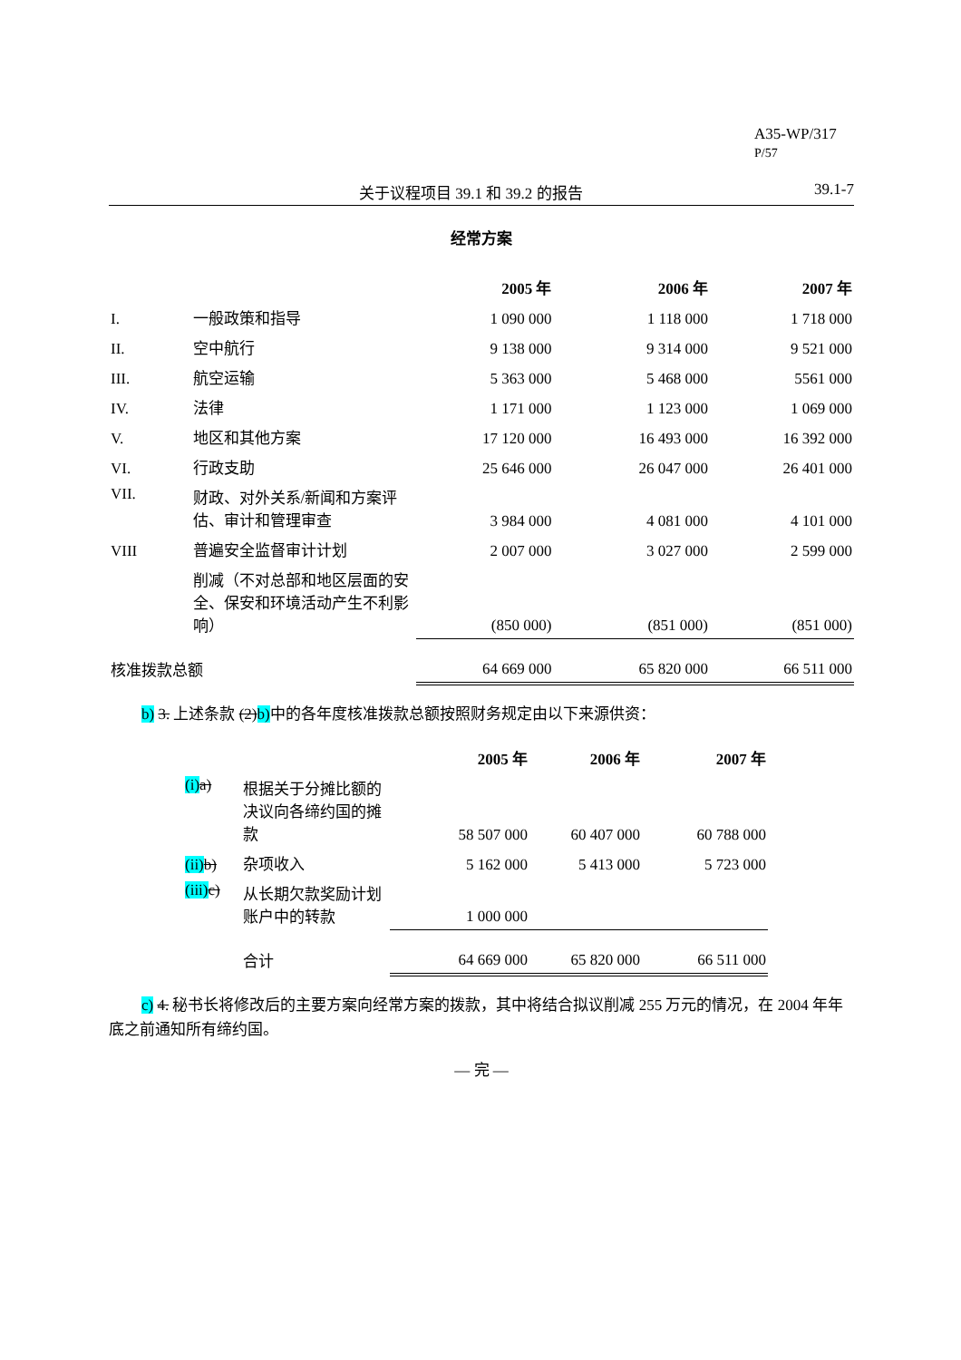A35-WP/317
P/57
关于议程项目 39.1 和 39.2 的报告 39.1-7
经常方案
| | | 2005 年 | 2006 年 | 2007 年 |
| --- | --- | --- | --- | --- |
| I. | 一般政策和指导 | 1 090 000 | 1 118 000 | 1 718 000 |
| II. | 空中航行 | 9 138 000 | 9 314 000 | 9 521 000 |
| III. | 航空运输 | 5 363 000 | 5 468 000 | 5561 000 |
| IV. | 法律 | 1 171 000 | 1 123 000 | 1 069 000 |
| V. | 地区和其他方案 | 17 120 000 | 16 493 000 | 16 392 000 |
| VI. | 行政支助 | 25 646 000 | 26 047 000 | 26 401 000 |
| VII. | 财政、对外关系/新闻和方案评估、审计和管理审查 | 3 984 000 | 4 081 000 | 4 101 000 |
| VIII | 普遍安全监督审计计划 | 2 007 000 | 3 027 000 | 2 599 000 |
| | 削减（不对总部和地区层面的安全、保安和环境活动产生不利影响） | (850 000) | (851 000) | (851 000) |
| 核准拨款总额 | | 64 669 000 | 65 820 000 | 66 511 000 |
b) 3. 上述条款 (2)b) 中的各年度核准拨款总额按照财务规定由以下来源供资：
| | | 2005 年 | 2006 年 | 2007 年 |
| --- | --- | --- | --- | --- |
| (i) a) | 根据关于分摊比额的决议向各缔约国的摊款 | 58 507 000 | 60 407 000 | 60 788 000 |
| (ii) b) | 杂项收入 | 5 162 000 | 5 413 000 | 5 723 000 |
| (iii) c) | 从长期欠款奖励计划账户中的转款 | 1 000 000 | | |
| | 合计 | 64 669 000 | 65 820 000 | 66 511 000 |
c) 4. 秘书长将修改后的主要方案向经常方案的拨款，其中将结合拟议削减 255 万元的情况，在 2004 年年底之前通知所有缔约国。
— 完 —